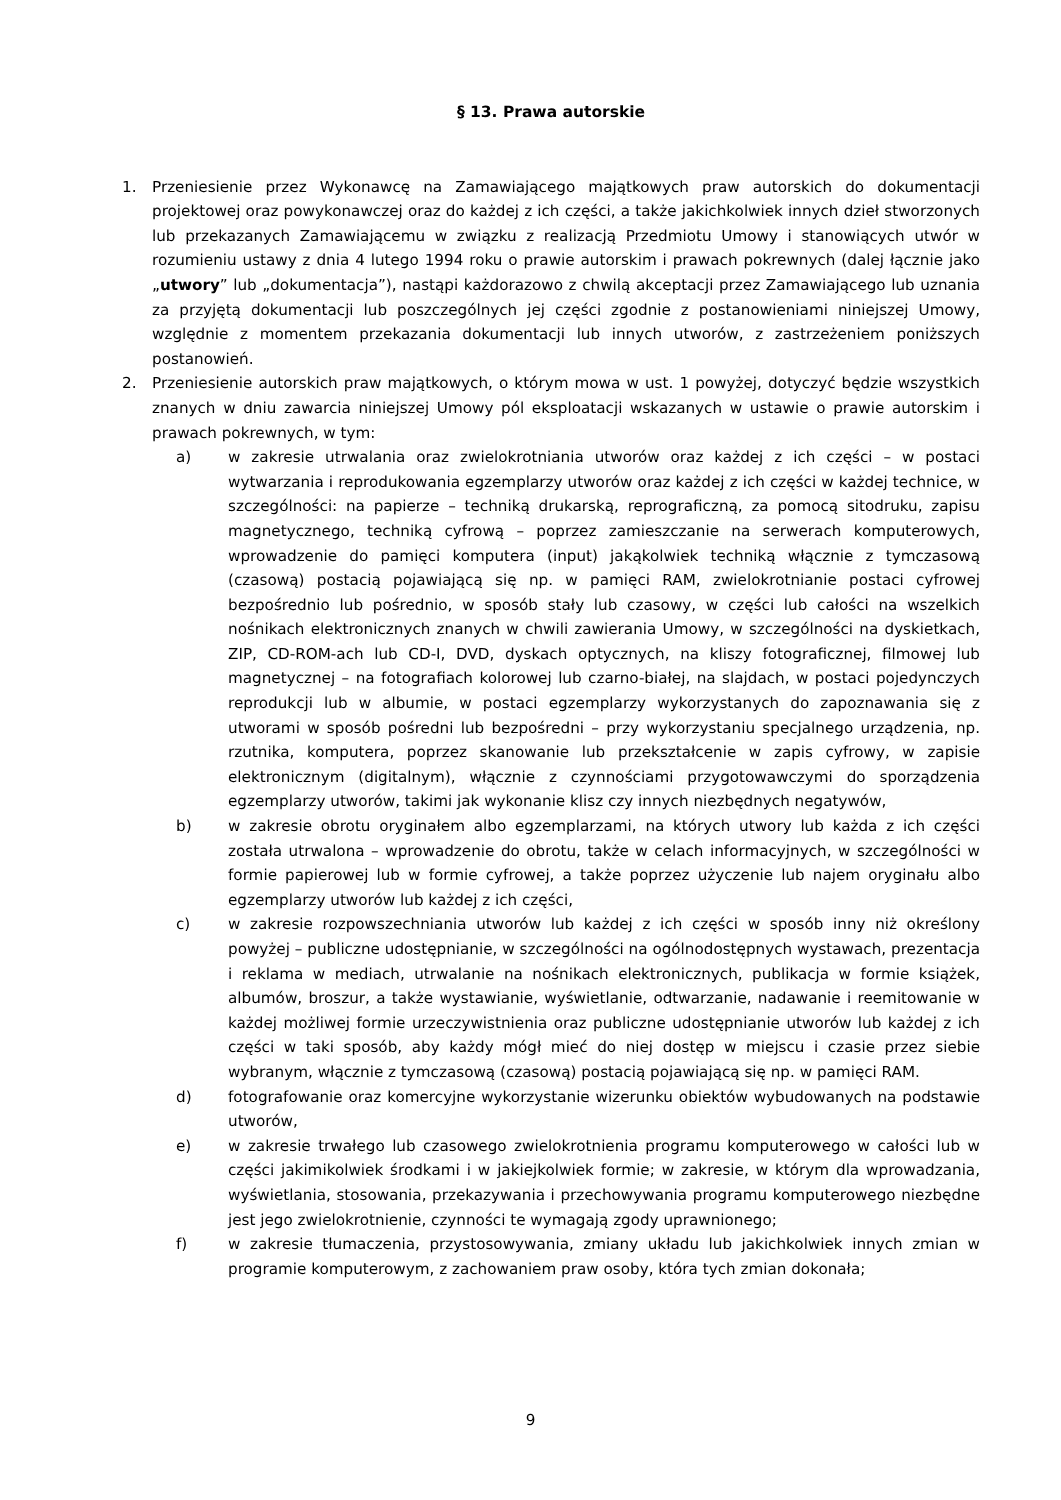§ 13. Prawa autorskie
1. Przeniesienie przez Wykonawcę na Zamawiającego majątkowych praw autorskich do dokumentacji projektowej oraz powykonawczej oraz do każdej z ich części, a także jakichkolwiek innych dzieł stworzonych lub przekazanych Zamawiającemu w związku z realizacją Przedmiotu Umowy i stanowiących utwór w rozumieniu ustawy z dnia 4 lutego 1994 roku o prawie autorskim i prawach pokrewnych (dalej łącznie jako „utwory” lub „dokumentacja”), nastąpi każdorazowo z chwilą akceptacji przez Zamawiającego lub uznania za przyjętą dokumentacji lub poszczególnych jej części zgodnie z postanowieniami niniejszej Umowy, względnie z momentem przekazania dokumentacji lub innych utworów, z zastrzeżeniem poniższych postanowień.
2. Przeniesienie autorskich praw majątkowych, o którym mowa w ust. 1 powyżej, dotyczyć będzie wszystkich znanych w dniu zawarcia niniejszej Umowy pól eksploatacji wskazanych w ustawie o prawie autorskim i prawach pokrewnych, w tym:
a) w zakresie utrwalania oraz zwielokrotniania utworów oraz każdej z ich części – w postaci wytwarzania i reprodukowania egzemplarzy utworów oraz każdej z ich części w każdej technice, w szczególności: na papierze – techniką drukarską, reprograficzną, za pomocą sitodruku, zapisu magnetycznego, techniką cyfrową – poprzez zamieszczanie na serwerach komputerowych, wprowadzenie do pamięci komputera (input) jakąkolwiek techniką włącznie z tymczasową (czasową) postacią pojawiającą się np. w pamięci RAM, zwielokrotnianie postaci cyfrowej bezpośrednio lub pośrednio, w sposób stały lub czasowy, w części lub całości na wszelkich nośnikach elektronicznych znanych w chwili zawierania Umowy, w szczególności na dyskietkach, ZIP, CD-ROM-ach lub CD-I, DVD, dyskach optycznych, na kliszy fotograficznej, filmowej lub magnetycznej – na fotografiach kolorowej lub czarno-białej, na slajdach, w postaci pojedynczych reprodukcji lub w albumie, w postaci egzemplarzy wykorzystanych do zapoznawania się z utworami w sposób pośredni lub bezpośredni – przy wykorzystaniu specjalnego urządzenia, np. rzutnika, komputera, poprzez skanowanie lub przekształcenie w zapis cyfrowy, w zapisie elektronicznym (digitalnym), włącznie z czynnościami przygotowawczymi do sporządzenia egzemplarzy utworów, takimi jak wykonanie klisz czy innych niezbędnych negatywów,
b) w zakresie obrotu oryginałem albo egzemplarzami, na których utwory lub każda z ich części została utrwalona – wprowadzenie do obrotu, także w celach informacyjnych, w szczególności w formie papierowej lub w formie cyfrowej, a także poprzez użyczenie lub najem oryginału albo egzemplarzy utworów lub każdej z ich części,
c) w zakresie rozpowszechniania utworów lub każdej z ich części w sposób inny niż określony powyżej – publiczne udostępnianie, w szczególności na ogólnodostępnych wystawach, prezentacja i reklama w mediach, utrwalanie na nośnikach elektronicznych, publikacja w formie książek, albumów, broszur, a także wystawianie, wyświetlanie, odtwarzanie, nadawanie i reemitowanie w każdej możliwej formie urzeczywistnienia oraz publiczne udostępnianie utworów lub każdej z ich części w taki sposób, aby każdy mógł mieć do niej dostęp w miejscu i czasie przez siebie wybranym, włącznie z tymczasową (czasową) postacią pojawiającą się np. w pamięci RAM.
d) fotografowanie oraz komercyjne wykorzystanie wizerunku obiektów wybudowanych na podstawie utworów,
e) w zakresie trwałego lub czasowego zwielokrotnienia programu komputerowego w całości lub w części jakimikolwiek środkami i w jakiejkolwiek formie; w zakresie, w którym dla wprowadzania, wyświetlania, stosowania, przekazywania i przechowywania programu komputerowego niezbędne jest jego zwielokrotnienie, czynności te wymagają zgody uprawnionego;
f) w zakresie tłumaczenia, przystosowywania, zmiany układu lub jakichkolwiek innych zmian w programie komputerowym, z zachowaniem praw osoby, która tych zmian dokonała;
9